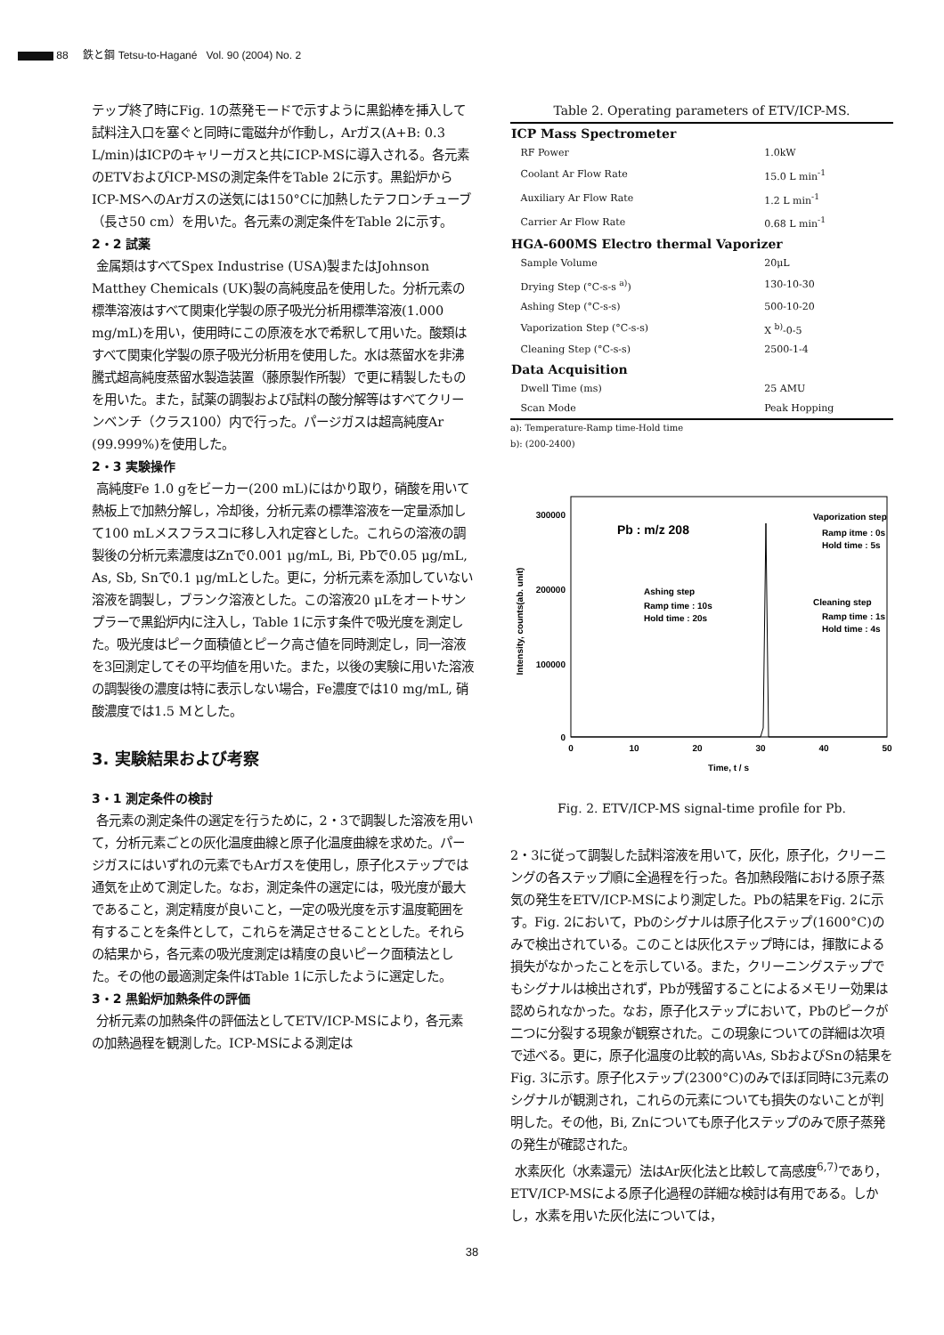88 鉄と鋼 Tetsu-to-Hagané Vol. 90 (2004) No. 2
テップ終了時にFig. 1の蒸発モードで示すように黒鉛棒を挿入して試料注入口を塞ぐと同時に電磁弁が作動し，Arガス(A+B: 0.3 L/min)はICPのキャリーガスと共にICP-MSに導入される。各元素のETVおよびICP-MSの測定条件をTable 2に示す。黒鉛炉からICP-MSへのArガスの送気には150°Cに加熱したテフロンチューブ（長さ50 cm）を用いた。各元素の測定条件をTable 2に示す。
2・2 試薬
金属類はすべてSpex Industrise (USA)製またはJohnson Matthey Chemicals (UK)製の高純度品を使用した。分析元素の標準溶液はすべて関東化学製の原子吸光分析用標準溶液(1.000 mg/mL)を用い，使用時にこの原液を水で希釈して用いた。酸類はすべて関東化学製の原子吸光分析用を使用した。水は蒸留水を非沸騰式超高純度蒸留水製造装置（藤原製作所製）で更に精製したものを用いた。また，試薬の調製および試料の酸分解等はすべてクリーンベンチ（クラス100）内で行った。パージガスは超高純度Ar (99.999%)を使用した。
2・3 実験操作
高純度Fe 1.0 gをビーカー(200 mL)にはかり取り，硝酸を用いて熱板上で加熱分解し，冷却後，分析元素の標準溶液を一定量添加して100 mLメスフラスコに移し入れ定容とした。これらの溶液の調製後の分析元素濃度はZnで0.001 μg/mL, Bi, Pbで0.05 μg/mL, As, Sb, Snで0.1 μg/mLとした。更に，分析元素を添加していない溶液を調製し，ブランク溶液とした。この溶液20 μLをオートサンプラーで黒鉛炉内に注入し，Table 1に示す条件で吸光度を測定した。吸光度はピーク面積値とピーク高さ値を同時測定し，同一溶液を3回測定してその平均値を用いた。また，以後の実験に用いた溶液の調製後の濃度は特に表示しない場合，Fe濃度では10 mg/mL, 硝酸濃度では1.5 Mとした。
3. 実験結果および考察
3・1 測定条件の検討
各元素の測定条件の選定を行うために，2・3で調製した溶液を用いて，分析元素ごとの灰化温度曲線と原子化温度曲線を求めた。パージガスにはいずれの元素でもArガスを使用し，原子化ステップでは通気を止めて測定した。なお，測定条件の選定には，吸光度が最大であること，測定精度が良いこと，一定の吸光度を示す温度範囲を有することを条件として，これらを満足させることとした。それらの結果から，各元素の吸光度測定は精度の良いピーク面積法とした。その他の最適測定条件はTable 1に示したように選定した。
3・2 黒鉛炉加熱条件の評価
分析元素の加熱条件の評価法としてETV/ICP-MSにより，各元素の加熱過程を観測した。ICP-MSによる測定は
Table 2. Operating parameters of ETV/ICP-MS.
| ICP Mass Spectrometer | |
| RF Power | 1.0kW |
| Coolant Ar Flow Rate | 15.0 L min<sup>-1</sup> |
| Auxiliary Ar Flow Rate | 1.2 L min<sup>-1</sup> |
| Carrier Ar Flow Rate | 0.68 L min<sup>-1</sup> |
| HGA-600MS Electro thermal Vaporizer | |
| Sample Volume | 20μL |
| Drying Step (°C-s-s <sup>a)</sup>) | 130-10-30 |
| Ashing Step (°C-s-s) | 500-10-20 |
| Vaporization Step (°C-s-s) | X <sup>b)</sup>-0-5 |
| Cleaning Step (°C-s-s) | 2500-1-4 |
| Data Acquisition | |
| Dwell Time (ms) | 25 AMU |
| Scan Mode | Peak Hopping |
a): Temperature-Ramp time-Hold time
b): (200-2400)
300000
200000
100000
0
0
10
20
30
40
50
Time, t / s
Intensity, counts(ab. unit)
Pb : m/z 208
Vaporization step
Ramp itme : 0s
Hold time : 5s
Ashing step
Ramp time : 10s
Hold time : 20s
Cleaning step
Ramp time : 1s
Hold time : 4s
Fig. 2. ETV/ICP-MS signal-time profile for Pb.
2・3に従って調製した試料溶液を用いて，灰化，原子化，クリーニングの各ステップ順に全過程を行った。各加熱段階における原子蒸気の発生をETV/ICP-MSにより測定した。Pbの結果をFig. 2に示す。Fig. 2において，Pbのシグナルは原子化ステップ(1600°C)のみで検出されている。このことは灰化ステップ時には，揮散による損失がなかったことを示している。また，クリーニングステップでもシグナルは検出されず，Pbが残留することによるメモリー効果は認められなかった。なお，原子化ステップにおいて，Pbのピークが二つに分裂する現象が観察された。この現象についての詳細は次項で述べる。更に，原子化温度の比較的高いAs, SbおよびSnの結果をFig. 3に示す。原子化ステップ(2300°C)のみでほぼ同時に3元素のシグナルが観測され，これらの元素についても損失のないことが判明した。その他，Bi, Znについても原子化ステップのみで原子蒸発の発生が確認された。
水素灰化（水素還元）法はAr灰化法と比較して高感度<sup>6,7)</sup>であり，ETV/ICP-MSによる原子化過程の詳細な検討は有用である。しかし，水素を用いた灰化法については，
38